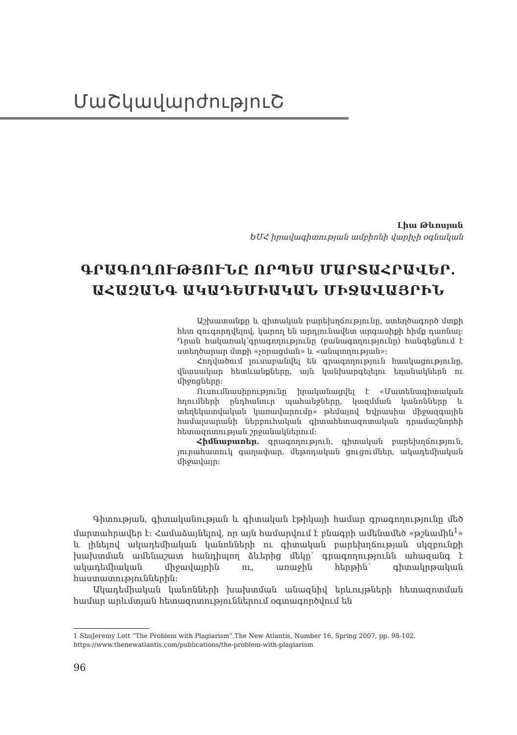ՄաՇկավարժություՇ
Լիա Թևոսյան
ԵՄՀ իրավագիտության ամբիոնի վարիչի օգնական
ԳՐԱԳՈՂՈՒԹՅՈՒՆԸ ՈՐՊԵՍ ՄԱՐՏԱՀՐԱՎԵՐ.
ԱՀԱԶԱՆԳ ԱԿԱԴԵՄԻԱԿԱՆ ՄԻՋԱՎԱՅՐԻՆ
Աշխատանքը և գիտական բարեխղճությունը, ստեղծագործ մտքի հետ զուգորդվելով, կարող են արդյունավետ արգասիքի հիմք դառնալ: Դրան հակառակ՝գրագողությունը (բանագողությունը) հանգեցնում է ստեղծարար մտքի «չորացման» և «անպտղության»:
Հոդվածում լուսաբանվել են գրագողություն հասկացությունը, վնասակար հետևանքները, այն կանխարգելելու եղանակներն ու միջոցները:
Ուսումնասիրությունը իրականացվել է «Մատենագիտական հղումների ընդհանուր պահանջները, կազմման կանոնները և տեղեկատվական կառավարումը» թեմայով Եվրասիա միջազգային համալսարանի ներբուհական գիտահետազոտական դրամաշնորհի հետազոտության շրջանակներում:
Հիմնաբառեր. գրագողություն, գիտական բարեխղճություն, յուրահատուկ գաղափար, մեթոդական ցուցումներ, ակադեմիական միջավայր:
Գիտության, գիտականության և գիտական էթիկայի համար գրագողությունը մեծ մարտահրավեր է: Համաձայնելով, որ այն համարվում է բնագրի ամենամեծ «թշնամին<sup>1</sup>» և լինելով ակադեմիական կանոնների ու գիտական բարեխղճության սկզբունքի խախտման ամենաշատ հանդիպող ձևերից մեկը՝ գրագողությունն ահազանգ է ակադեմիական միջավայրին ու, առաջին հերթին՝ գիտակրթական հաստատություններին:
Ակադեմիական կանոնների խախտման անազնիվ երևույթների հետազոտման համար արևմտյան հետազոտություններում օգտագործվում են
1 ՏեսJeremy Lott “The Problem with Plagiarism”.The New Atlantis, Number 16, Spring 2007, pp. 98-102. https://www.thenewatlantis.com/publications/the-problem-with-plagiarism
96